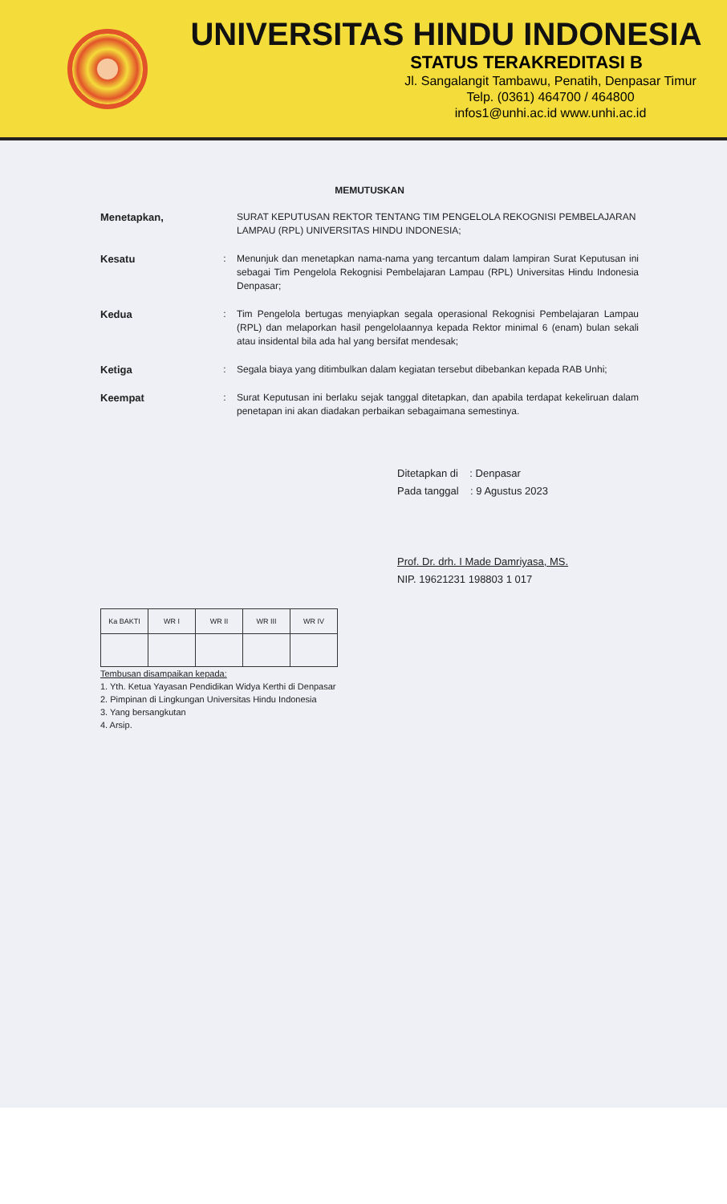UNIVERSITAS HINDU INDONESIA
STATUS TERAKREDITASI B
Jl. Sangalangit Tambawu, Penatih, Denpasar Timur
Telp. (0361) 464700 / 464800
infos1@unhi.ac.id www.unhi.ac.id
MEMUTUSKAN
| Menetapkan, | | SURAT KEPUTUSAN REKTOR TENTANG TIM PENGELOLA REKOGNISI PEMBELAJARAN LAMPAU (RPL) UNIVERSITAS HINDU INDONESIA; |
| Kesatu | : | Menunjuk dan menetapkan nama-nama yang tercantum dalam lampiran Surat Keputusan ini sebagai Tim Pengelola Rekognisi Pembelajaran Lampau (RPL) Universitas Hindu Indonesia Denpasar; |
| Kedua | : | Tim Pengelola bertugas menyiapkan segala operasional Rekognisi Pembelajaran Lampau (RPL) dan melaporkan hasil pengelolaannya kepada Rektor minimal 6 (enam) bulan sekali atau insidental bila ada hal yang bersifat mendesak; |
| Ketiga | : | Segala biaya yang ditimbulkan dalam kegiatan tersebut dibebankan kepada RAB Unhi; |
| Keempat | : | Surat Keputusan ini berlaku sejak tanggal ditetapkan, dan apabila terdapat kekeliruan dalam penetapan ini akan diadakan perbaikan sebagaimana semestinya. |
Ditetapkan di : Denpasar
Pada tanggal : 9 Agustus 2023
Prof. Dr. drh. I Made Damriyasa, MS.
NIP. 19621231 198803 1 017
| Ka BAKTI | WR I | WR II | WR III | WR IV |
| --- | --- | --- | --- | --- |
Tembusan disampaikan kepada:
1. Yth. Ketua Yayasan Pendidikan Widya Kerthi di Denpasar
2. Pimpinan di Lingkungan Universitas Hindu Indonesia
3. Yang bersangkutan
4. Arsip.